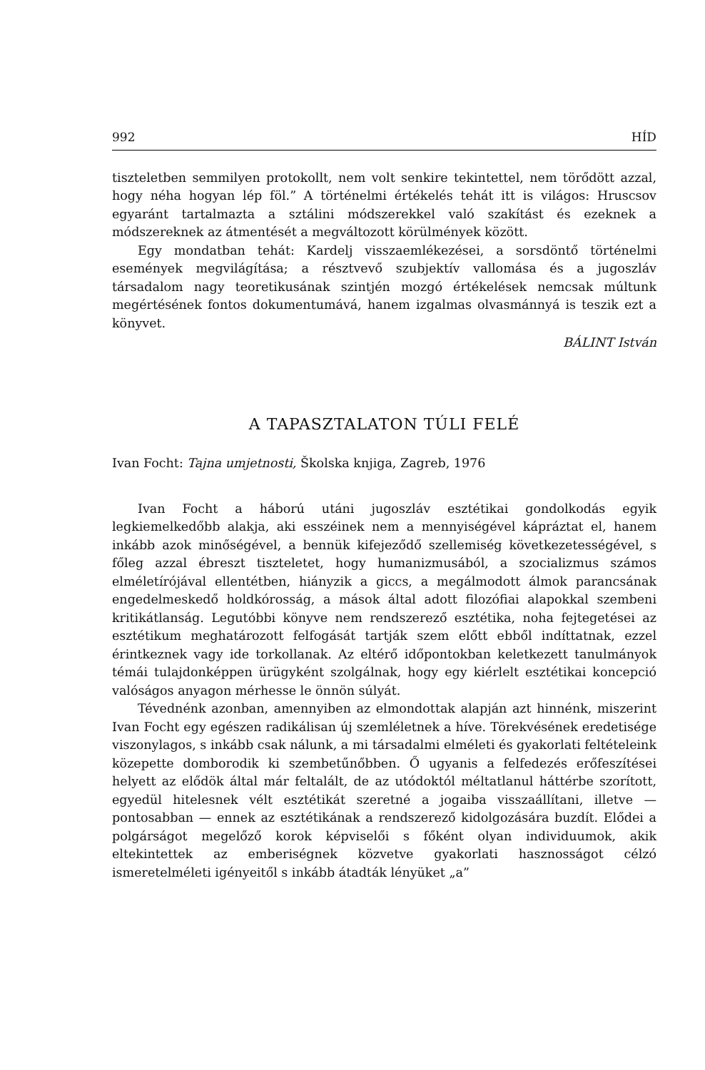992 HÍD
tiszteletben semmilyen protokollt, nem volt senkire tekintettel, nem törődött azzal, hogy néha hogyan lép föl.” A történelmi értékelés tehát itt is világos: Hruscsov egyaránt tartalmazta a sztálini módszerekkel való szakítást és ezeknek a módszereknek az átmentését a megváltozott körülmények között.
Egy mondatban tehát: Kardelj visszaemlékezései, a sorsdöntő történelmi események megvilágítása; a résztvevő szubjektív vallomása és a jugoszláv társadalom nagy teoretikusának szintjén mozgó értékelések nemcsak múltunk megértésének fontos dokumentumává, hanem izgalmas olvasmánnyá is teszik ezt a könyvet.
BÁLINT István
A TAPASZTALATON TÚLI FELÉ
Ivan Focht: Tajna umjetnosti, Školska knjiga, Zagreb, 1976
Ivan Focht a háború utáni jugoszláv esztétikai gondolkodás egyik legkiemelkedőbb alakja, aki esszéinek nem a mennyiségével kápráztat el, hanem inkább azok minőségével, a bennük kifejeződő szellemiség következetességével, s főleg azzal ébreszt tiszteletet, hogy humanizmusából, a szocializmus számos elméletírójával ellentétben, hiányzik a giccs, a megálmodott álmok parancsának engedelmeskedő holdkórosság, a mások által adott filozófiai alapokkal szembeni kritikátlanság. Legutóbbi könyve nem rendszerező esztétika, noha fejtegetései az esztétikum meghatározott felfogását tartják szem előtt ebből indíttatnak, ezzel érintkeznek vagy ide torkollanak. Az eltérő időpontokban keletkezett tanulmányok témái tulajdonképpen ürügyként szolgálnak, hogy egy kiérlelt esztétikai koncepció valóságos anyagon mérhesse le önnön súlyát.
Tévednénk azonban, amennyiben az elmondottak alapján azt hinnénk, miszerint Ivan Focht egy egészen radikálisan új szemléletnek a híve. Törekvésének eredetisége viszonylagos, s inkább csak nálunk, a mi társadalmi elméleti és gyakorlati feltételeink közepette domborodik ki szembetűnőbben. Ő ugyanis a felfedezés erőfeszítései helyett az elődök által már feltalált, de az utódoktól méltatlanul háttérbe szorított, egyedül hitelesnek vélt esztétikát szeretné a jogaiba visszaállítani, illetve — pontosabban — ennek az esztétikának a rendszerező kidolgozására buzdít. Elődei a polgárságot megelőző korok képviselői s főként olyan individuumok, akik eltekintettek az emberiségnek közvetve gyakorlati hasznosságot célzó ismeretelméleti igényeitől s inkább átadták lényüket „a”